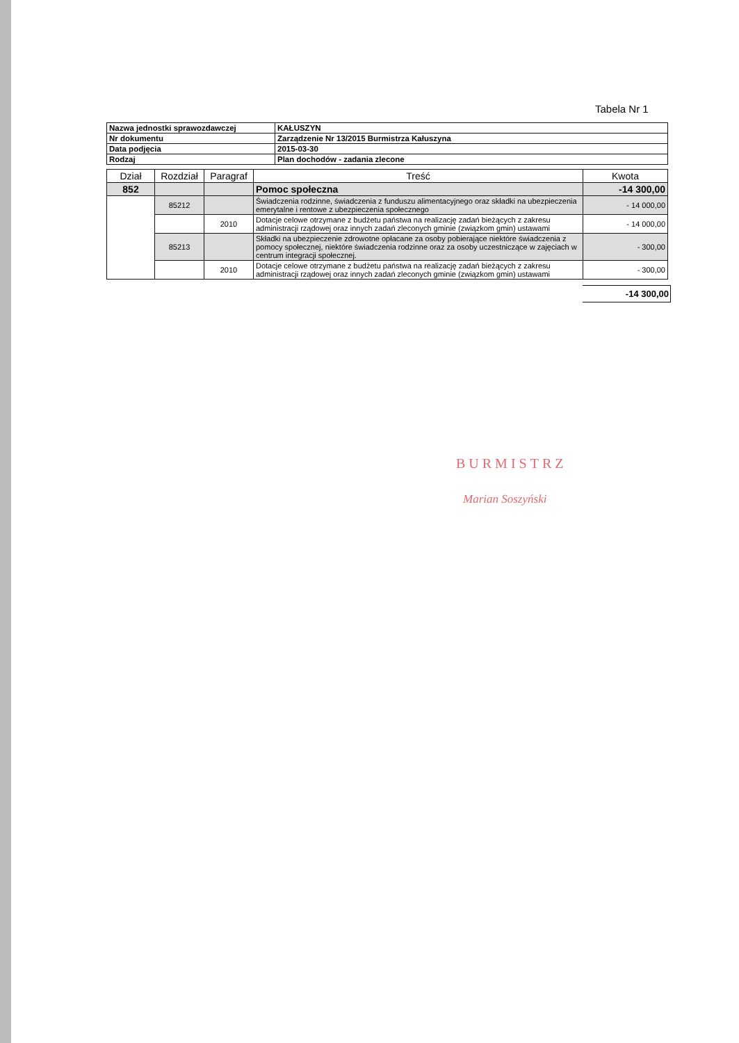Tabela Nr 1
| Nazwa jednostki sprawozdawczej | KAŁUSZYN |
| Nr dokumentu | Zarządzenie Nr 13/2015 Burmistrza Kałuszyna |
| Data podjęcia | 2015-03-30 |
| Rodzaj | Plan dochodów - zadania zlecone |
| Dział | Rozdział | Paragraf | Treść | Kwota |
| --- | --- | --- | --- | --- |
| 852 | | | Pomoc społeczna | -14 300,00 |
| | 85212 | | Świadczenia rodzinne, świadczenia z funduszu alimentacyjnego oraz składki na ubezpieczenia emerytalne i rentowe z ubezpieczenia społecznego | - 14 000,00 |
| | | 2010 | Dotacje celowe otrzymane z budżetu państwa na realizację zadań bieżących z zakresu administracji rządowej oraz innych zadań zleconych gminie (związkom gmin) ustawami | - 14 000,00 |
| | 85213 | | Składki na ubezpieczenie zdrowotne opłacane za osoby pobierające niektóre świadczenia z pomocy społecznej, niektóre świadczenia rodzinne oraz za osoby uczestniczące w zajęciach w centrum integracji społecznej. | - 300,00 |
| | | 2010 | Dotacje celowe otrzymane z budżetu państwa na realizację zadań bieżących z zakresu administracji rządowej oraz innych zadań zleconych gminie (związkom gmin) ustawami | - 300,00 |
-14 300,00
BURMISTRZ
Marian Soszyński